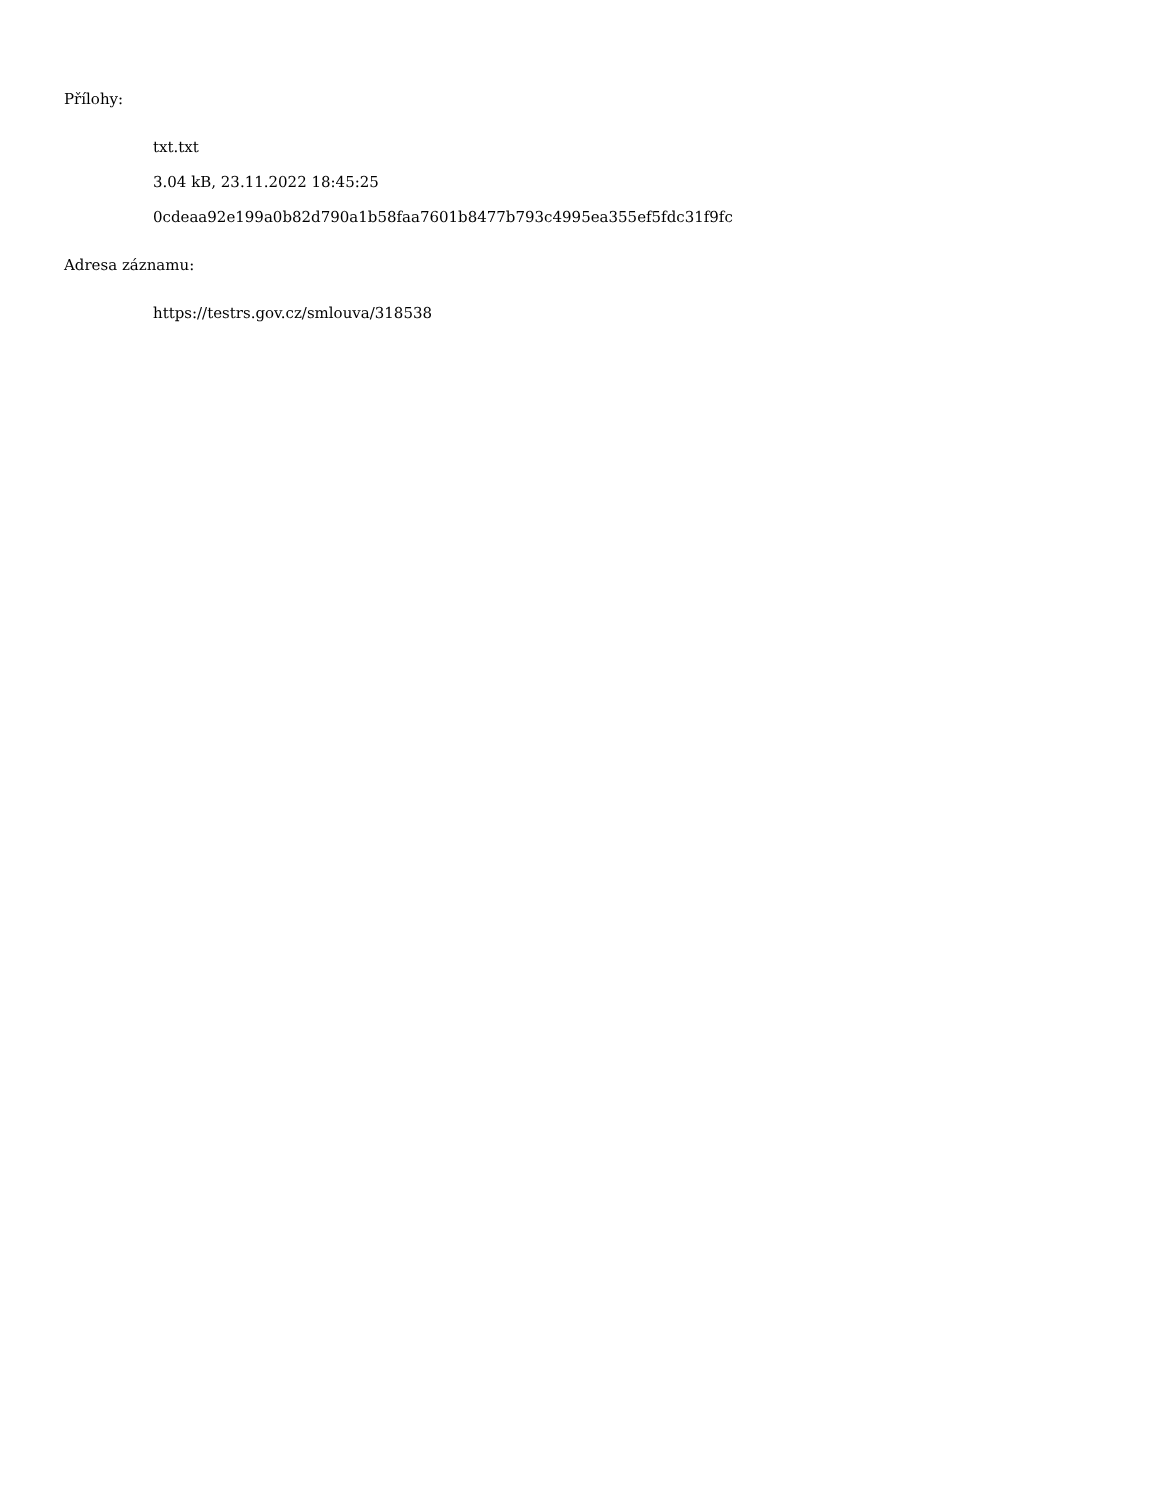Přílohy:
txt.txt
3.04 kB, 23.11.2022 18:45:25
0cdeaa92e199a0b82d790a1b58faa7601b8477b793c4995ea355ef5fdc31f9fc
Adresa záznamu:
https://testrs.gov.cz/smlouva/318538